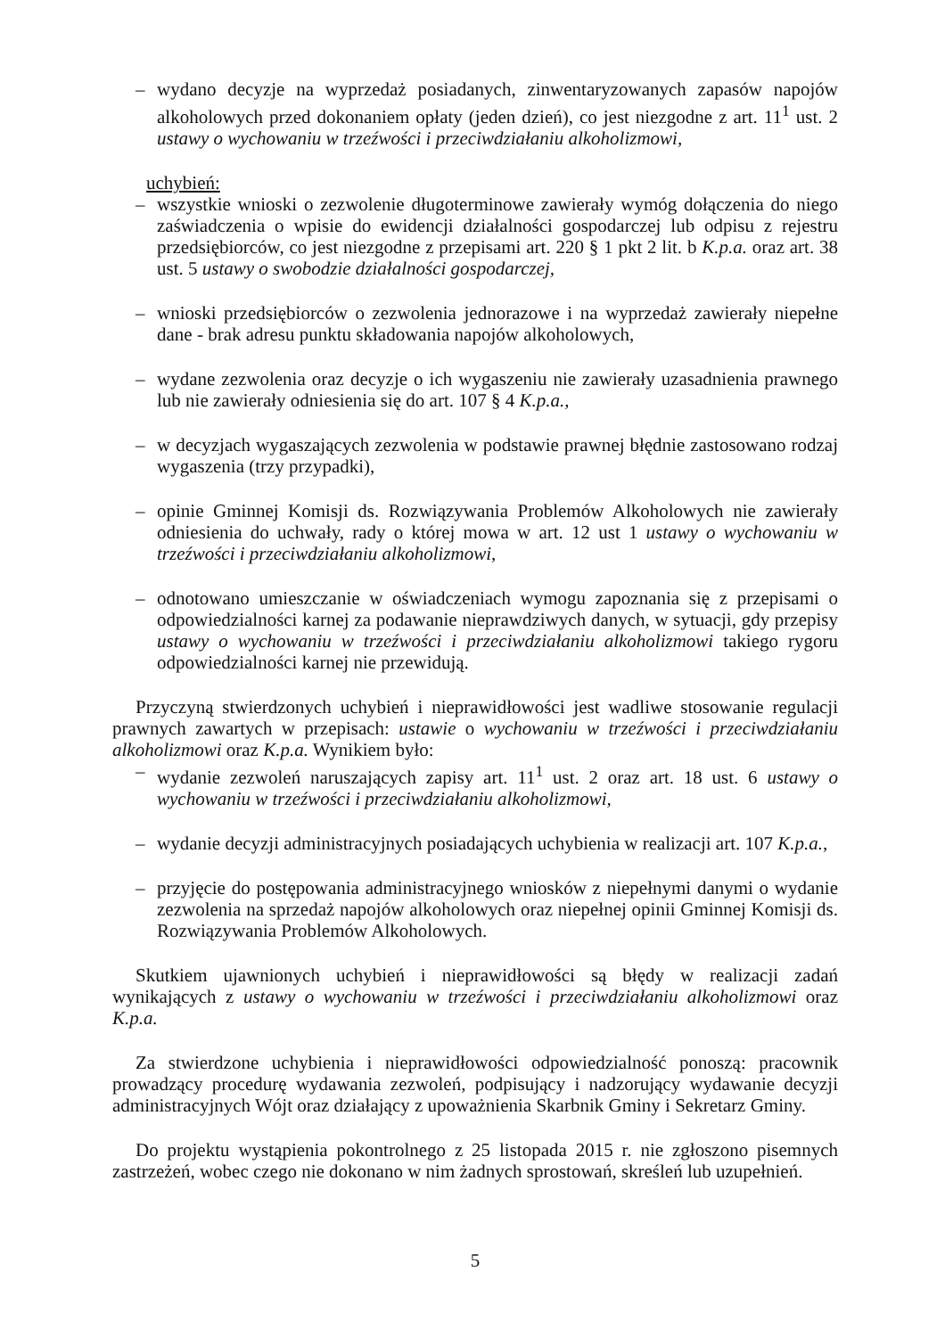– wydano decyzje na wyprzedaż posiadanych, zinwentaryzowanych zapasów napojów alkoholowych przed dokonaniem opłaty (jeden dzień), co jest niezgodne z art. 11<sup>1</sup> ust. 2 ustawy o wychowaniu w trzeźwości i przeciwdziałaniu alkoholizmowi,
uchybień:
– wszystkie wnioski o zezwolenie długoterminowe zawierały wymóg dołączenia do niego zaświadczenia o wpisie do ewidencji działalności gospodarczej lub odpisu z rejestru przedsiębiorców, co jest niezgodne z przepisami art. 220 § 1 pkt 2 lit. b K.p.a. oraz art. 38 ust. 5 ustawy o swobodzie działalności gospodarczej,
– wnioski przedsiębiorców o zezwolenia jednorazowe i na wyprzedaż zawierały niepełne dane - brak adresu punktu składowania napojów alkoholowych,
– wydane zezwolenia oraz decyzje o ich wygaszeniu nie zawierały uzasadnienia prawnego lub nie zawierały odniesienia się do art. 107 § 4 K.p.a.,
– w decyzjach wygaszających zezwolenia w podstawie prawnej błędnie zastosowano rodzaj wygaszenia (trzy przypadki),
– opinie Gminnej Komisji ds. Rozwiązywania Problemów Alkoholowych nie zawierały odniesienia do uchwały, rady o której mowa w art. 12 ust 1 ustawy o wychowaniu w trzeźwości i przeciwdziałaniu alkoholizmowi,
– odnotowano umieszczanie w oświadczeniach wymogu zapoznania się z przepisami o odpowiedzialności karnej za podawanie nieprawdziwych danych, w sytuacji, gdy przepisy ustawy o wychowaniu w trzeźwości i przeciwdziałaniu alkoholizmowi takiego rygoru odpowiedzialności karnej nie przewidują.
Przyczyną stwierdzonych uchybień i nieprawidłowości jest wadliwe stosowanie regulacji prawnych zawartych w przepisach: ustawie o wychowaniu w trzeźwości i przeciwdziałaniu alkoholizmowi oraz K.p.a. Wynikiem było:
– wydanie zezwoleń naruszających zapisy art. 11<sup>1</sup> ust. 2 oraz art. 18 ust. 6 ustawy o wychowaniu w trzeźwości i przeciwdziałaniu alkoholizmowi,
– wydanie decyzji administracyjnych posiadających uchybienia w realizacji art. 107 K.p.a.,
– przyjęcie do postępowania administracyjnego wniosków z niepełnymi danymi o wydanie zezwolenia na sprzedaż napojów alkoholowych oraz niepełnej opinii Gminnej Komisji ds. Rozwiązywania Problemów Alkoholowych.
Skutkiem ujawnionych uchybień i nieprawidłowości są błędy w realizacji zadań wynikających z ustawy o wychowaniu w trzeźwości i przeciwdziałaniu alkoholizmowi oraz K.p.a.
Za stwierdzone uchybienia i nieprawidłowości odpowiedzialność ponoszą: pracownik prowadzący procedurę wydawania zezwoleń, podpisujący i nadzorujący wydawanie decyzji administracyjnych Wójt oraz działający z upoważnienia Skarbnik Gminy i Sekretarz Gminy.
Do projektu wystąpienia pokontrolnego z 25 listopada 2015 r. nie zgłoszono pisemnych zastrzeżeń, wobec czego nie dokonano w nim żadnych sprostowań, skreśleń lub uzupełnień.
5